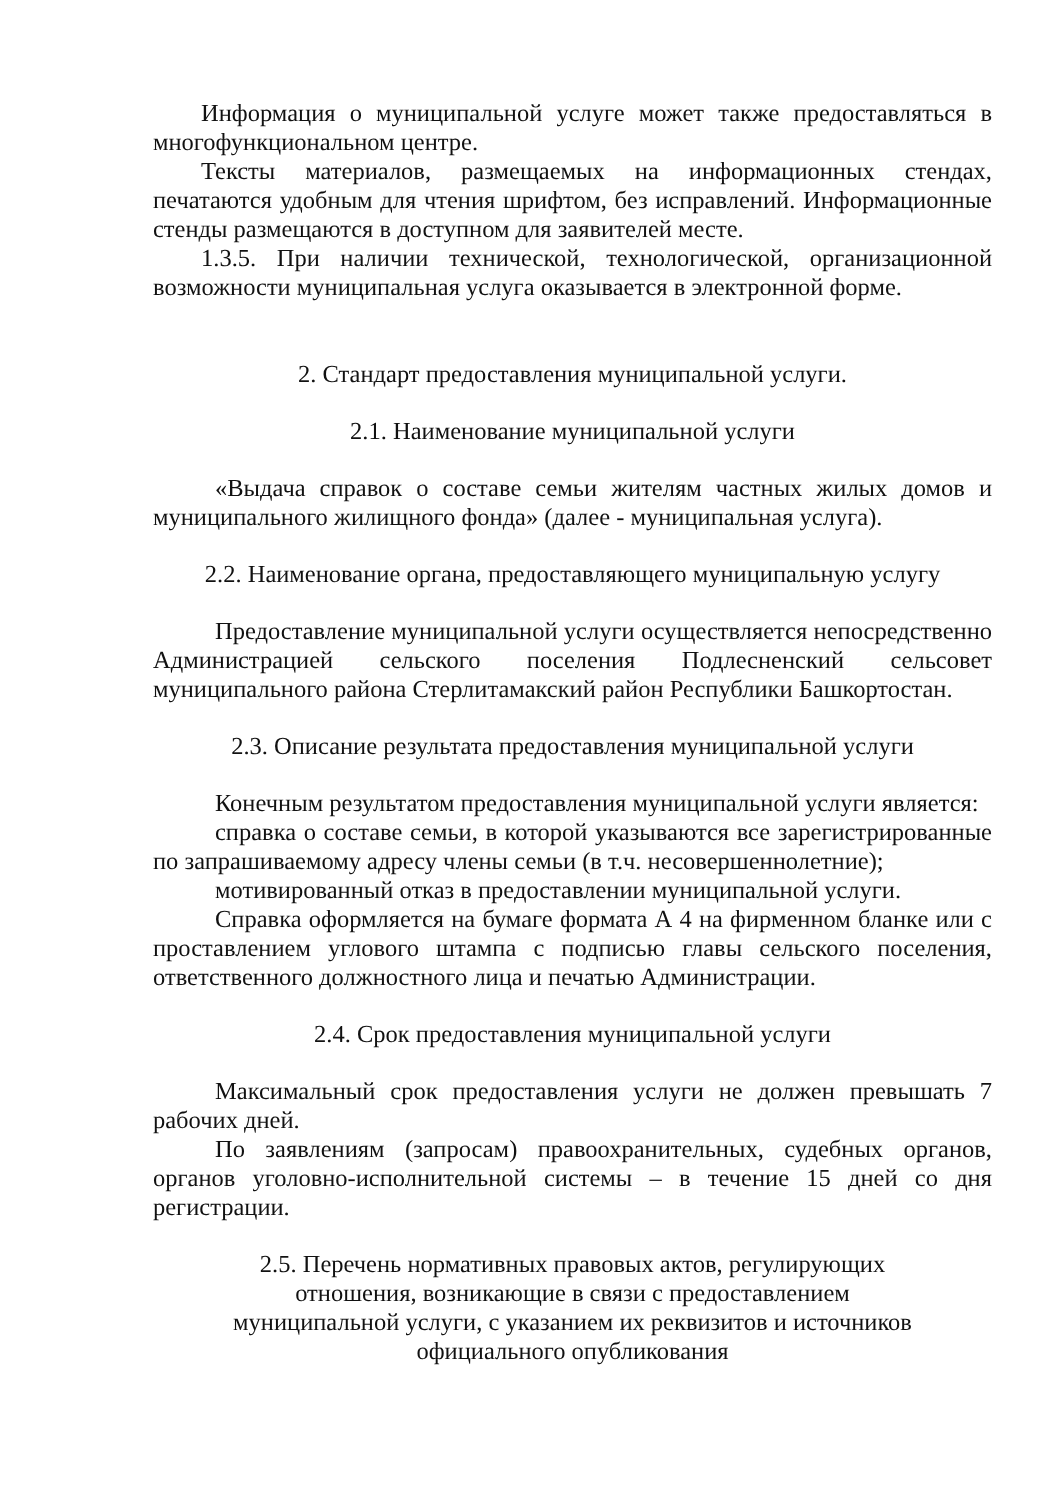Информация о муниципальной услуге может также предоставляться в многофункциональном центре.
Тексты материалов, размещаемых на информационных стендах, печатаются удобным для чтения шрифтом, без исправлений. Информационные стенды размещаются в доступном для заявителей месте.
1.3.5. При наличии технической, технологической, организационной возможности муниципальная услуга оказывается в электронной форме.
2. Стандарт предоставления муниципальной услуги.
2.1. Наименование муниципальной услуги
«Выдача справок о составе семьи жителям частных жилых домов и муниципального жилищного фонда» (далее - муниципальная услуга).
2.2. Наименование органа, предоставляющего муниципальную услугу
Предоставление муниципальной услуги осуществляется непосредственно Администрацией сельского поселения Подлесненский сельсовет муниципального района Стерлитамакский район Республики Башкортостан.
2.3. Описание результата предоставления муниципальной услуги
Конечным результатом предоставления муниципальной услуги является:
справка о составе семьи, в которой указываются все зарегистрированные по запрашиваемому адресу члены семьи (в т.ч. несовершеннолетние);
мотивированный отказ в предоставлении муниципальной услуги.
Справка оформляется на бумаге формата А 4 на фирменном бланке или с проставлением углового штампа с подписью главы сельского поселения, ответственного должностного лица и печатью Администрации.
2.4. Срок предоставления муниципальной услуги
Максимальный срок предоставления услуги не должен превышать 7 рабочих дней.
По заявлениям (запросам) правоохранительных, судебных органов, органов уголовно-исполнительной системы – в течение 15 дней со дня регистрации.
2.5. Перечень нормативных правовых актов, регулирующих
отношения, возникающие в связи с предоставлением
муниципальной услуги, с указанием их реквизитов и источников
официального опубликования